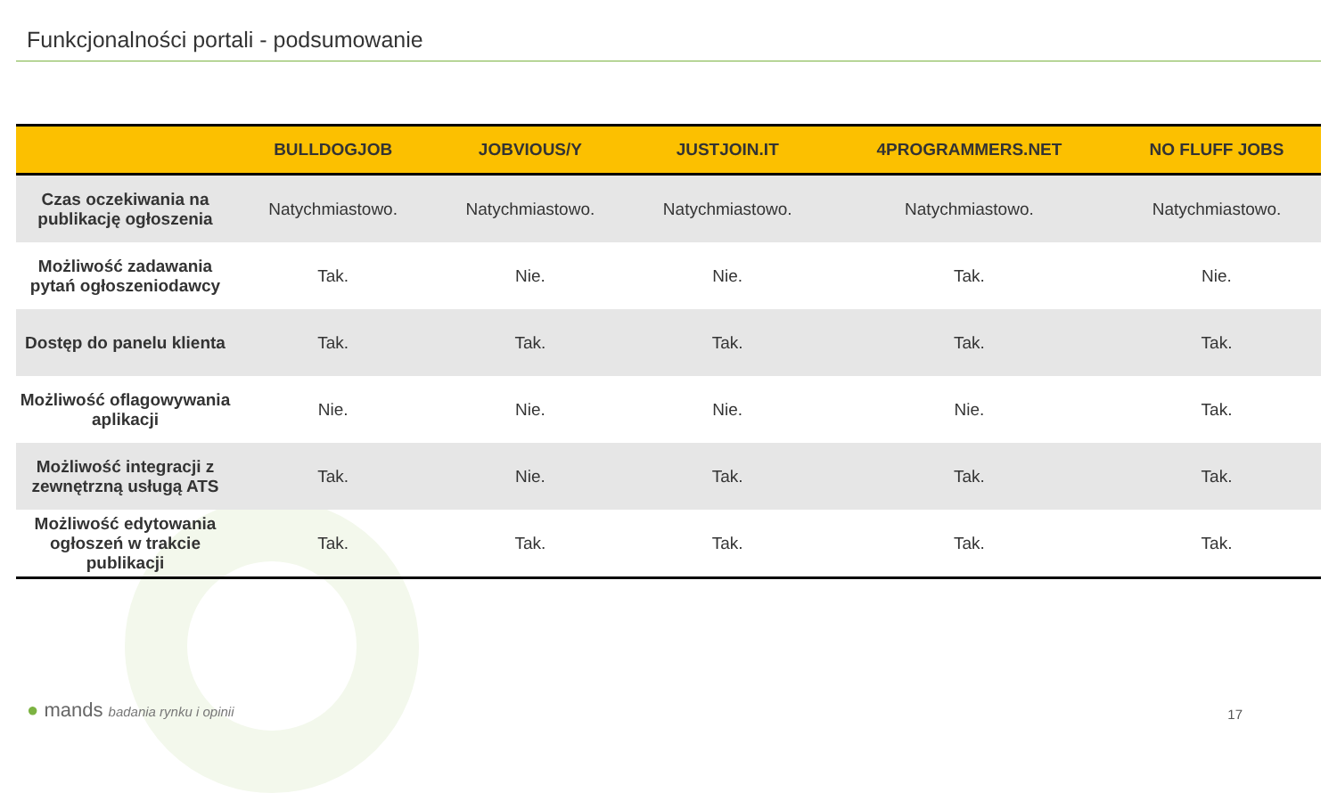Funkcjonalności portali - podsumowanie
| | BULLDOGJOB | JOBVIOUS/Y | JUSTJOIN.IT | 4PROGRAMMERS.NET | NO FLUFF JOBS |
| --- | --- | --- | --- | --- | --- |
| Czas oczekiwania na publikację ogłoszenia | Natychmiastowo. | Natychmiastowo. | Natychmiastowo. | Natychmiastowo. | Natychmiastowo. |
| Możliwość zadawania pytań ogłoszeniodawcy | Tak. | Nie. | Nie. | Tak. | Nie. |
| Dostęp do panelu klienta | Tak. | Tak. | Tak. | Tak. | Tak. |
| Możliwość oflagowywania aplikacji | Nie. | Nie. | Nie. | Nie. | Tak. |
| Możliwość integracji z zewnętrzną usługą ATS | Tak. | Nie. | Tak. | Tak. | Tak. |
| Możliwość edytowania ogłoszeń w trakcie publikacji | Tak. | Tak. | Tak. | Tak. | Tak. |
● mands badania rynku i opinii 17